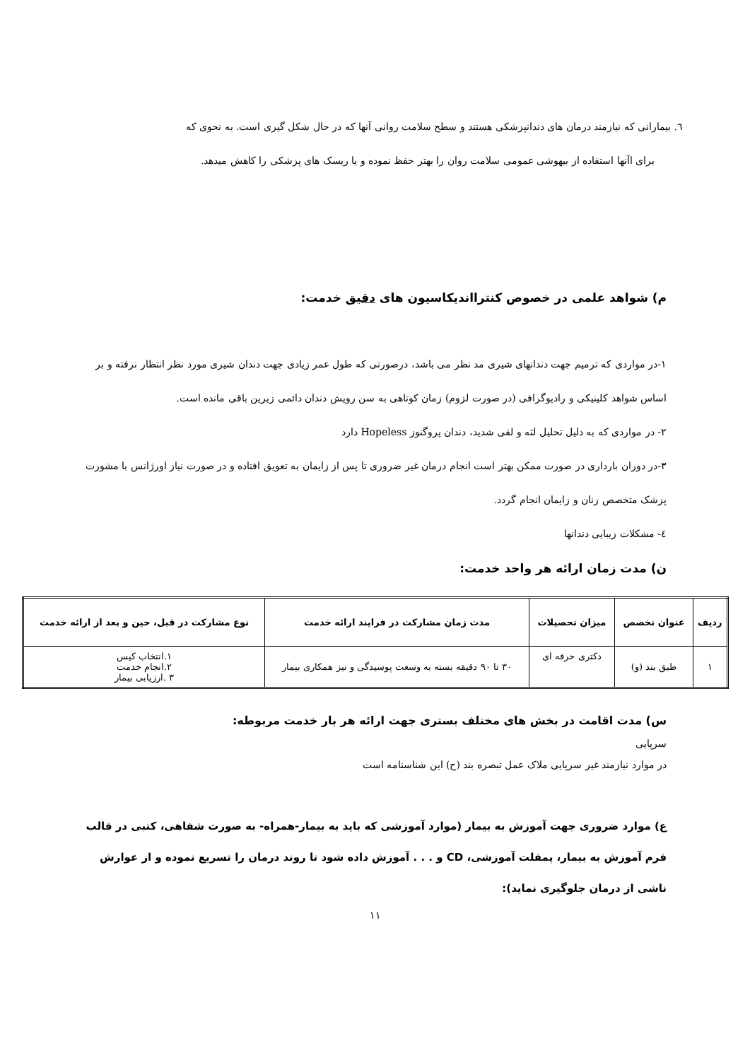٦. بیمارانی که نیازمند درمان های دندانپزشکی هستند و سطح سلامت روانی آنها که در حال شکل گیری است. به نحوی که
برای اآنها استفاده از بیهوشی عمومی سلامت روان را بهتر حفظ نموده و یا ریسک های پزشکی را کاهش میدهد.
م) شواهد علمی در خصوص کنتراانديکاسيون های دقيق خدمت:
۱-در مواردی که ترمیم جهت دندانهای شیری مد نظر می باشد، درصورتی که طول عمر زیادی جهت دندان شیری مورد نظر انتظار نرفته و بر اساس شواهد کلینیکی و رادیوگرافی (در صورت لزوم) زمان کوتاهی به سن رویش دندان دائمی زیرین باقی مانده است.
۲- در مواردی که به دلیل تحلیل لثه و لقی شدید، دندان پروگنوز Hopeless دارد
۳-در دوران بارداری در صورت ممکن بهتر است انجام درمان غیر ضروری تا پس از زایمان به تعویق افتاده و در صورت نیاز اورژانس با مشورت پزشک متخصص زنان و زایمان انجام گردد.
٤- مشکلات زیبایی دندانها
ن) مدت زمان ارائه هر واحد خدمت:
| ردیف | عنوان تخصص | میزان تحصیلات | مدت زمان مشارکت در فرایند ارائه خدمت | نوع مشارکت در قبل، حین و بعد از ارائه خدمت |
| --- | --- | --- | --- | --- |
| ۱ | طبق بند (و) | دکتری حرفه ای | ۳۰ تا ۹۰ دقیقه بسته به وسعت پوسیدگی و نیز همکاری بیمار | ۱.انتخاب کیس ۲.انجام خدمت ۳ .ارزیابی بیمار |
س) مدت اقامت در بخش های مختلف بستری جهت ارائه هر بار خدمت مربوطه:
سرپایی
در موارد نیازمند غیر سرپایی ملاک عمل تبصره بند (ح) این شناسنامه است
ع) موارد ضروری جهت آموزش به بیمار (موارد آموزشی که باید به بیمار-همراه- به صورت شفاهی، کتبی در قالب فرم آموزش به بیمار، پمفلت آموزشی، CD و . . . آموزش داده شود تا روند درمان را تسریع نموده و از عوارش ناشی از درمان جلوگیری نماید):
۱۱